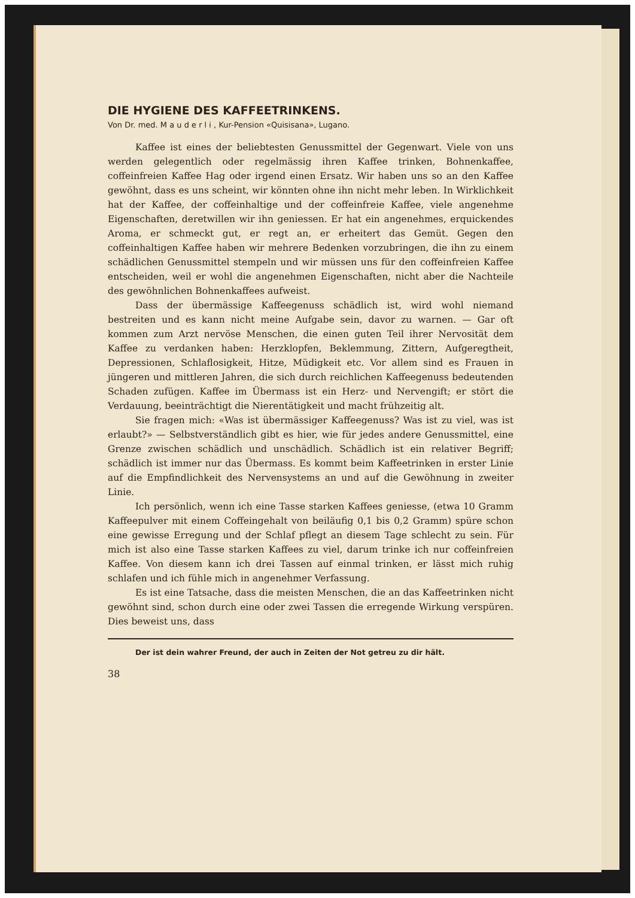DIE HYGIENE DES KAFFEETRINKENS.
Von Dr. med. M a u d e r l i , Kur-Pension «Quisisana», Lugano.
Kaffee ist eines der beliebtesten Genussmittel der Gegenwart. Viele von uns werden gelegentlich oder regelmässig ihren Kaffee trinken, Bohnenkaffee, coffeinfreien Kaffee Hag oder irgend einen Ersatz. Wir haben uns so an den Kaffee gewöhnt, dass es uns scheint, wir könnten ohne ihn nicht mehr leben. In Wirklichkeit hat der Kaffee, der coffeinhaltige und der coffeinfreie Kaffee, viele angenehme Eigenschaften, deretwillen wir ihn geniessen. Er hat ein angenehmes, erquickendes Aroma, er schmeckt gut, er regt an, er erheitert das Gemüt. Gegen den coffeinhaltigen Kaffee haben wir mehrere Bedenken vorzubringen, die ihn zu einem schädlichen Genussmittel stempeln und wir müssen uns für den coffeinfreien Kaffee entscheiden, weil er wohl die angenehmen Eigenschaften, nicht aber die Nachteile des gewöhnlichen Bohnenkaffees aufweist.
Dass der übermässige Kaffeegenuss schädlich ist, wird wohl niemand bestreiten und es kann nicht meine Aufgabe sein, davor zu warnen. — Gar oft kommen zum Arzt nervöse Menschen, die einen guten Teil ihrer Nervosität dem Kaffee zu verdanken haben: Herzklopfen, Beklemmung, Zittern, Aufgeregtheit, Depressionen, Schlaflosigkeit, Hitze, Müdigkeit etc. Vor allem sind es Frauen in jüngeren und mittleren Jahren, die sich durch reichlichen Kaffeegenuss bedeutenden Schaden zufügen. Kaffee im Übermass ist ein Herz- und Nervengift; er stört die Verdauung, beeinträchtigt die Nierentätigkeit und macht frühzeitig alt.
Sie fragen mich: «Was ist übermässiger Kaffeegenuss? Was ist zu viel, was ist erlaubt?» — Selbstverständlich gibt es hier, wie für jedes andere Genussmittel, eine Grenze zwischen schädlich und unschädlich. Schädlich ist ein relativer Begriff; schädlich ist immer nur das Übermass. Es kommt beim Kaffeetrinken in erster Linie auf die Empfindlichkeit des Nervensystems an und auf die Gewöhnung in zweiter Linie.
Ich persönlich, wenn ich eine Tasse starken Kaffees geniesse, (etwa 10 Gramm Kaffeepulver mit einem Coffeingehalt von beiläufig 0,1 bis 0,2 Gramm) spüre schon eine gewisse Erregung und der Schlaf pflegt an diesem Tage schlecht zu sein. Für mich ist also eine Tasse starken Kaffees zu viel, darum trinke ich nur coffeinfreien Kaffee. Von diesem kann ich drei Tassen auf einmal trinken, er lässt mich ruhig schlafen und ich fühle mich in angenehmer Verfassung.
Es ist eine Tatsache, dass die meisten Menschen, die an das Kaffeetrinken nicht gewöhnt sind, schon durch eine oder zwei Tassen die erregende Wirkung verspüren. Dies beweist uns, dass
Der ist dein wahrer Freund, der auch in Zeiten der Not getreu zu dir hält.
38